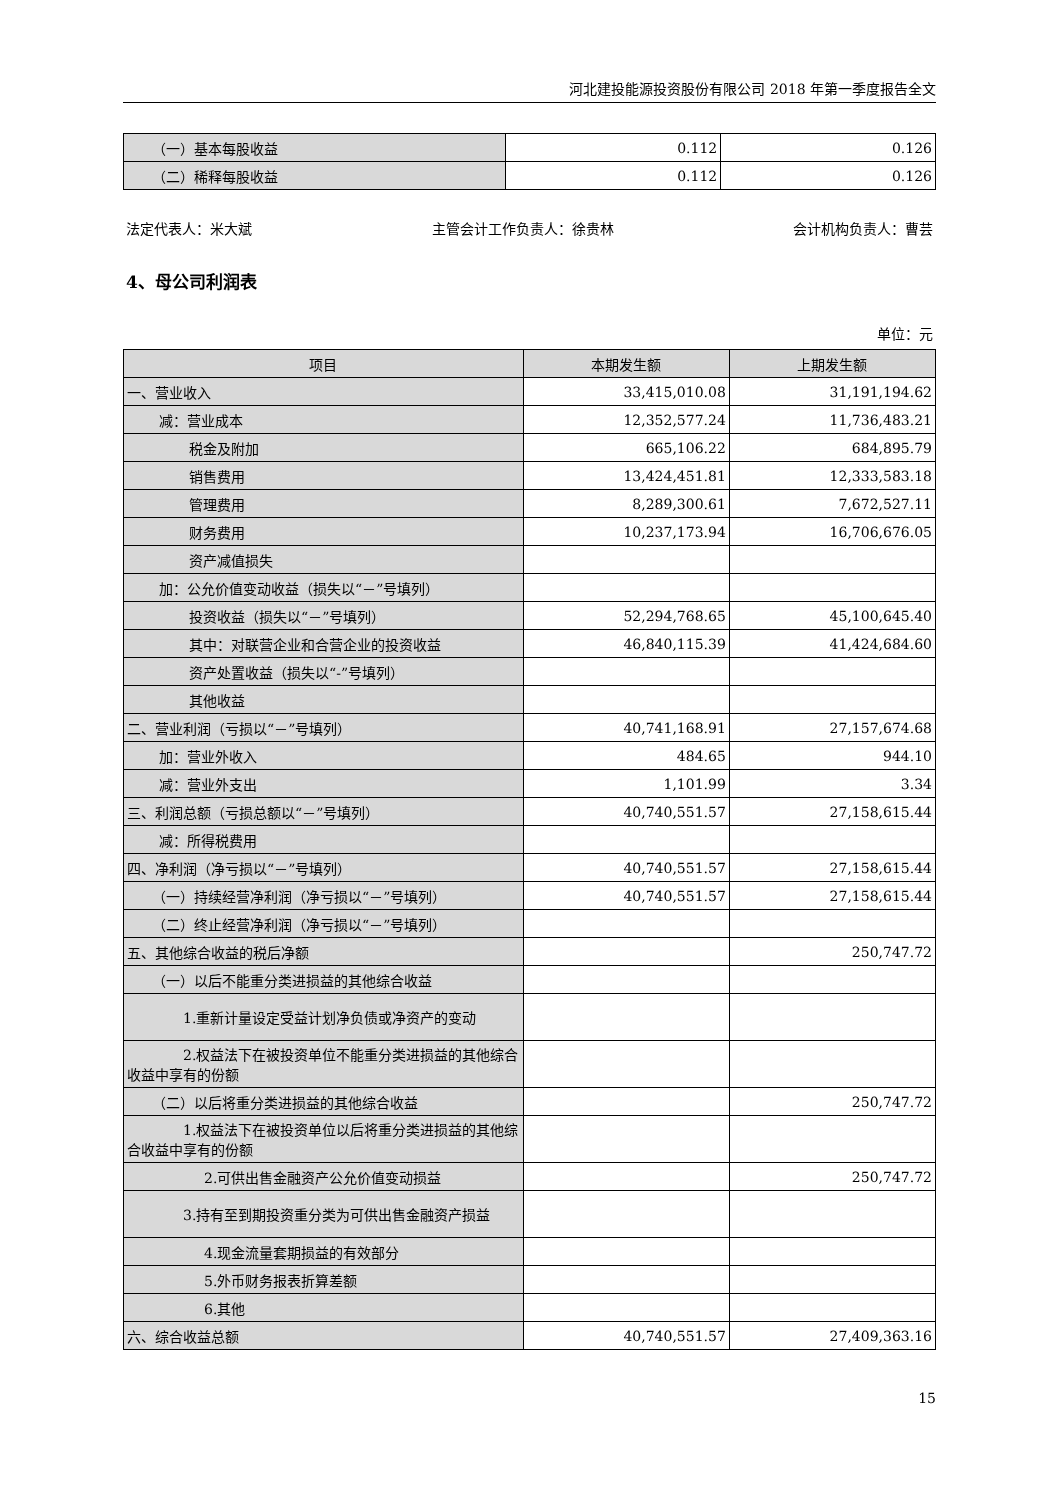河北建投能源投资股份有限公司 2018 年第一季度报告全文
| （一）基本每股收益 | 0.112 | 0.126 |
| （二）稀释每股收益 | 0.112 | 0.126 |
法定代表人：米大斌 主管会计工作负责人：徐贵林 会计机构负责人：曹芸
4、母公司利润表
单位：元
| 项目 | 本期发生额 | 上期发生额 |
| --- | --- | --- |
| 一、营业收入 | 33,415,010.08 | 31,191,194.62 |
| 减：营业成本 | 12,352,577.24 | 11,736,483.21 |
| 税金及附加 | 665,106.22 | 684,895.79 |
| 销售费用 | 13,424,451.81 | 12,333,583.18 |
| 管理费用 | 8,289,300.61 | 7,672,527.11 |
| 财务费用 | 10,237,173.94 | 16,706,676.05 |
| 资产减值损失 | | |
| 加：公允价值变动收益（损失以“－”号填列） | | |
| 投资收益（损失以“－”号填列） | 52,294,768.65 | 45,100,645.40 |
| 其中：对联营企业和合营企业的投资收益 | 46,840,115.39 | 41,424,684.60 |
| 资产处置收益（损失以“-”号填列） | | |
| 其他收益 | | |
| 二、营业利润（亏损以“－”号填列） | 40,741,168.91 | 27,157,674.68 |
| 加：营业外收入 | 484.65 | 944.10 |
| 减：营业外支出 | 1,101.99 | 3.34 |
| 三、利润总额（亏损总额以“－”号填列） | 40,740,551.57 | 27,158,615.44 |
| 减：所得税费用 | | |
| 四、净利润（净亏损以“－”号填列） | 40,740,551.57 | 27,158,615.44 |
| （一）持续经营净利润（净亏损以“－”号填列） | 40,740,551.57 | 27,158,615.44 |
| （二）终止经营净利润（净亏损以“－”号填列） | | |
| 五、其他综合收益的税后净额 | | 250,747.72 |
| （一）以后不能重分类进损益的其他综合收益 | | |
| 1.重新计量设定受益计划净负债或净资产的变动 | | |
| 2.权益法下在被投资单位不能重分类进损益的其他综合收益中享有的份额 | | |
| （二）以后将重分类进损益的其他综合收益 | | 250,747.72 |
| 1.权益法下在被投资单位以后将重分类进损益的其他综合收益中享有的份额 | | |
| 2.可供出售金融资产公允价值变动损益 | | 250,747.72 |
| 3.持有至到期投资重分类为可供出售金融资产损益 | | |
| 4.现金流量套期损益的有效部分 | | |
| 5.外币财务报表折算差额 | | |
| 6.其他 | | |
| 六、综合收益总额 | 40,740,551.57 | 27,409,363.16 |
15